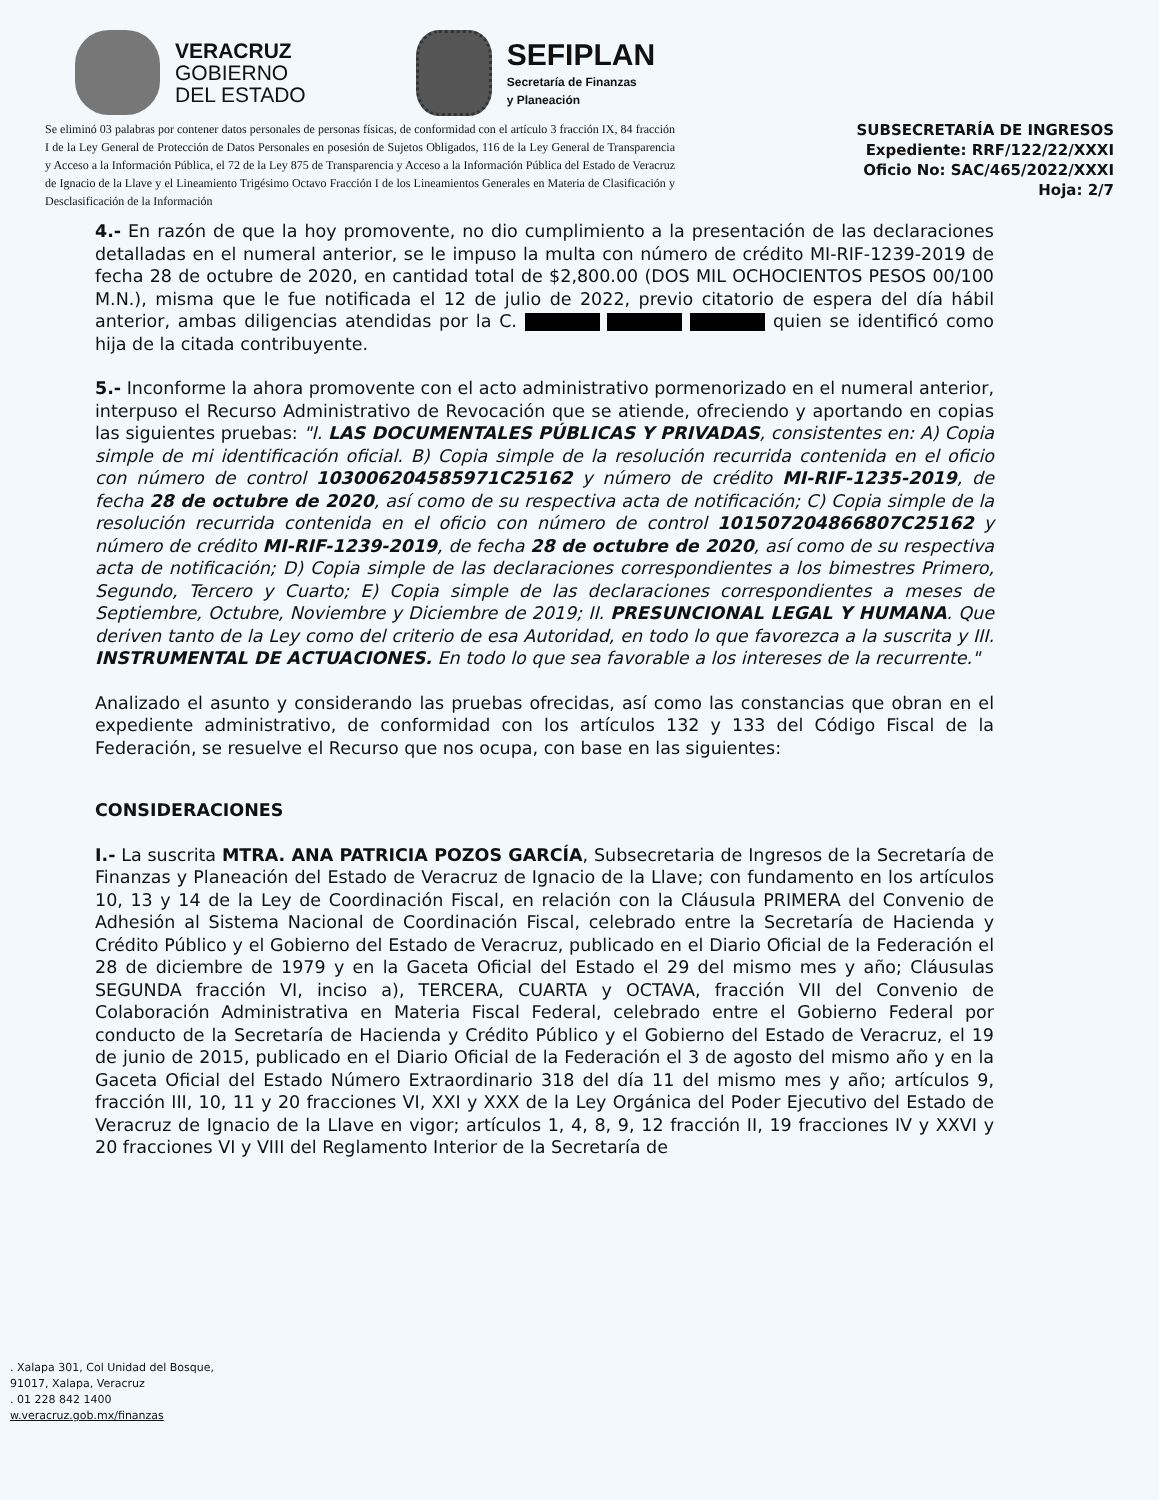VERACRUZ
GOBIERNO
DEL ESTADO
SEFIPLAN
Secretaría de Finanzas
y Planeación
Se eliminó 03 palabras por contener datos personales de personas físicas, de conformidad con el artículo 3 fracción IX, 84 fracción I de la Ley General de Protección de Datos Personales en posesión de Sujetos Obligados, 116 de la Ley General de Transparencia y Acceso a la Información Pública, el 72 de la Ley 875 de Transparencia y Acceso a la Información Pública del Estado de Veracruz de Ignacio de la Llave y el Lineamiento Trigésimo Octavo Fracción I de los Lineamientos Generales en Materia de Clasificación y Desclasificación de la Información
SUBSECRETARÍA DE INGRESOS
Expediente: RRF/122/22/XXXI
Oficio No: SAC/465/2022/XXXI
Hoja: 2/7
4.- En razón de que la hoy promovente, no dio cumplimiento a la presentación de las declaraciones detalladas en el numeral anterior, se le impuso la multa con número de crédito MI-RIF-1239-2019 de fecha 28 de octubre de 2020, en cantidad total de $2,800.00 (DOS MIL OCHOCIENTOS PESOS 00/100 M.N.), misma que le fue notificada el 12 de julio de 2022, previo citatorio de espera del día hábil anterior, ambas diligencias atendidas por la C. quien se identificó como hija de la citada contribuyente.
5.- Inconforme la ahora promovente con el acto administrativo pormenorizado en el numeral anterior, interpuso el Recurso Administrativo de Revocación que se atiende, ofreciendo y aportando en copias las siguientes pruebas: "I. LAS DOCUMENTALES PÚBLICAS Y PRIVADAS, consistentes en: A) Copia simple de mi identificación oficial. B) Copia simple de la resolución recurrida contenida en el oficio con número de control 103006204585971C25162 y número de crédito MI-RIF-1235-2019, de fecha 28 de octubre de 2020, así como de su respectiva acta de notificación; C) Copia simple de la resolución recurrida contenida en el oficio con número de control 101507204866807C25162 y número de crédito MI-RIF-1239-2019, de fecha 28 de octubre de 2020, así como de su respectiva acta de notificación; D) Copia simple de las declaraciones correspondientes a los bimestres Primero, Segundo, Tercero y Cuarto; E) Copia simple de las declaraciones correspondientes a meses de Septiembre, Octubre, Noviembre y Diciembre de 2019; II. PRESUNCIONAL LEGAL Y HUMANA. Que deriven tanto de la Ley como del criterio de esa Autoridad, en todo lo que favorezca a la suscrita y III. INSTRUMENTAL DE ACTUACIONES. En todo lo que sea favorable a los intereses de la recurrente."
Analizado el asunto y considerando las pruebas ofrecidas, así como las constancias que obran en el expediente administrativo, de conformidad con los artículos 132 y 133 del Código Fiscal de la Federación, se resuelve el Recurso que nos ocupa, con base en las siguientes:
CONSIDERACIONES
I.- La suscrita MTRA. ANA PATRICIA POZOS GARCÍA, Subsecretaria de Ingresos de la Secretaría de Finanzas y Planeación del Estado de Veracruz de Ignacio de la Llave; con fundamento en los artículos 10, 13 y 14 de la Ley de Coordinación Fiscal, en relación con la Cláusula PRIMERA del Convenio de Adhesión al Sistema Nacional de Coordinación Fiscal, celebrado entre la Secretaría de Hacienda y Crédito Público y el Gobierno del Estado de Veracruz, publicado en el Diario Oficial de la Federación el 28 de diciembre de 1979 y en la Gaceta Oficial del Estado el 29 del mismo mes y año; Cláusulas SEGUNDA fracción VI, inciso a), TERCERA, CUARTA y OCTAVA, fracción VII del Convenio de Colaboración Administrativa en Materia Fiscal Federal, celebrado entre el Gobierno Federal por conducto de la Secretaría de Hacienda y Crédito Público y el Gobierno del Estado de Veracruz, el 19 de junio de 2015, publicado en el Diario Oficial de la Federación el 3 de agosto del mismo año y en la Gaceta Oficial del Estado Número Extraordinario 318 del día 11 del mismo mes y año; artículos 9, fracción III, 10, 11 y 20 fracciones VI, XXI y XXX de la Ley Orgánica del Poder Ejecutivo del Estado de Veracruz de Ignacio de la Llave en vigor; artículos 1, 4, 8, 9, 12 fracción II, 19 fracciones IV y XXVI y 20 fracciones VI y VIII del Reglamento Interior de la Secretaría de
. Xalapa 301, Col Unidad del Bosque,
91017, Xalapa, Veracruz
. 01 228 842 1400
w.veracruz.gob.mx/finanzas